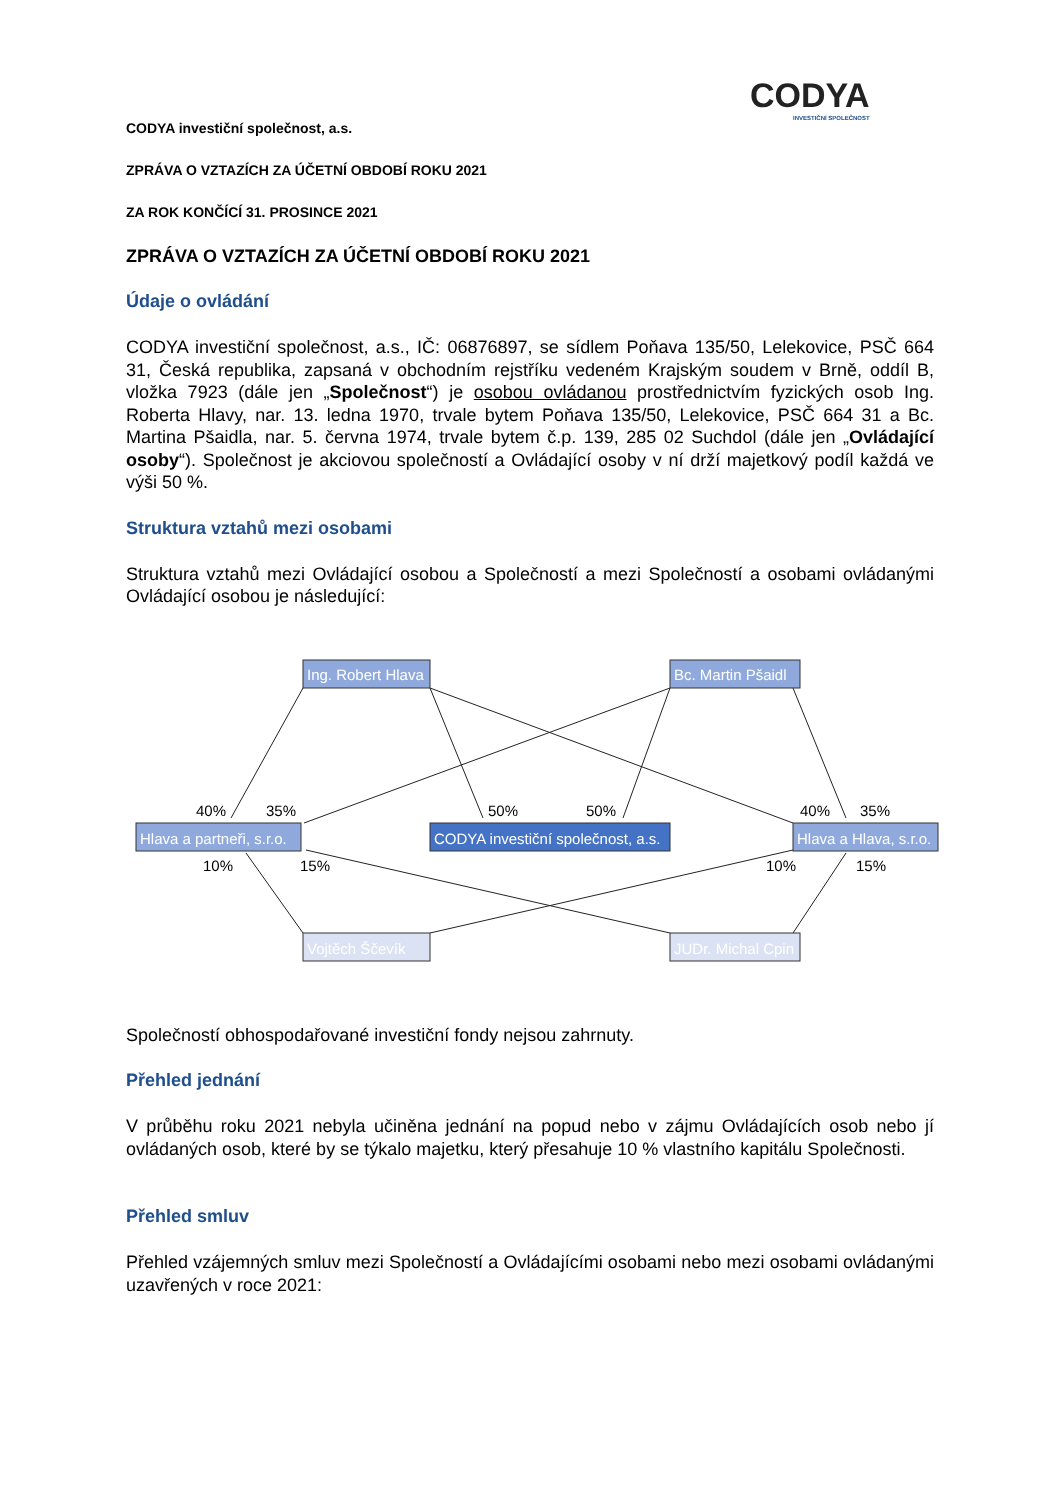CODYA
INVESTIČNÍ SPOLEČNOST
CODYA investiční společnost, a.s.
ZPRÁVA O VZTAZÍCH ZA ÚČETNÍ OBDOBÍ ROKU 2021
ZA ROK KONČÍCÍ 31. PROSINCE 2021
ZPRÁVA O VZTAZÍCH ZA ÚČETNÍ OBDOBÍ ROKU 2021
Údaje o ovládání
CODYA investiční společnost, a.s., IČ: 06876897, se sídlem Poňava 135/50, Lelekovice, PSČ 664 31, Česká republika, zapsaná v obchodním rejstříku vedeném Krajským soudem v Brně, oddíl B, vložka 7923 (dále jen „Společnost“) je osobou ovládanou prostřednictvím fyzických osob Ing. Roberta Hlavy, nar. 13. ledna 1970, trvale bytem Poňava 135/50, Lelekovice, PSČ 664 31 a Bc. Martina Pšaidla, nar. 5. června 1974, trvale bytem č.p. 139, 285 02 Suchdol (dále jen „Ovládající osoby“). Společnost je akciovou společností a Ovládající osoby v ní drží majetkový podíl každá ve výši 50 %.
Struktura vztahů mezi osobami
Struktura vztahů mezi Ovládající osobou a Společností a mezi Společností a osobami ovládanými Ovládající osobou je následující:
Ing. Robert Hlava
Bc. Martin Pšaidl
Hlava a partneři, s.r.o.
CODYA investiční společnost, a.s.
Hlava a Hlava, s.r.o.
Vojtěch Ščevík
JUDr. Michal Cpin
40%
35%
50%
50%
40%
35%
10%
15%
10%
15%
Společností obhospodařované investiční fondy nejsou zahrnuty.
Přehled jednání
V průběhu roku 2021 nebyla učiněna jednání na popud nebo v zájmu Ovládajících osob nebo jí ovládaných osob, které by se týkalo majetku, který přesahuje 10 % vlastního kapitálu Společnosti.
Přehled smluv
Přehled vzájemných smluv mezi Společností a Ovládajícími osobami nebo mezi osobami ovládanými uzavřených v roce 2021: